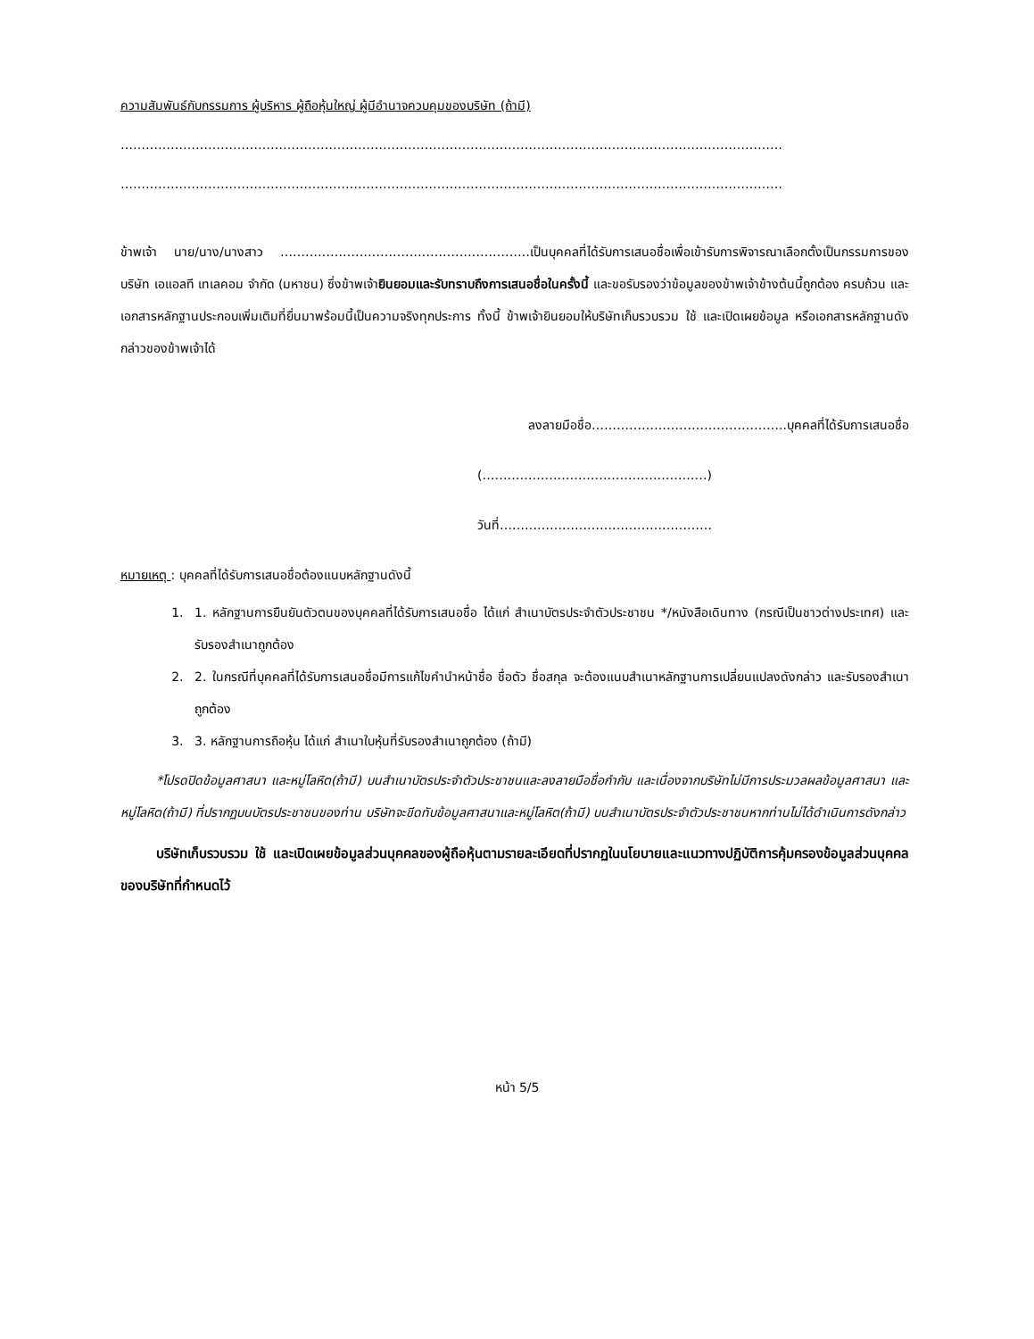ความสัมพันธ์กับกรรมการ ผู้บริหาร ผู้ถือหุ้นใหญ่ ผู้มีอำนาจควบคุมของบริษัท (ถ้ามี)
……………………………………………………………………………………………………………………………………………
……………………………………………………………………………………………………………………………………………
ข้าพเจ้า นาย/นาง/นางสาว ……………………………………………………เป็นบุคคลที่ได้รับการเสนอชื่อเพื่อเข้ารับการพิจารณาเลือกตั้งเป็นกรรมการของบริษัท เอแอลที เทเลคอม จำกัด (มหาชน) ซึ่งข้าพเจ้ายินยอมและรับทราบถึงการเสนอชื่อในครั้งนี้ และขอรับรองว่าข้อมูลของข้าพเจ้าข้างต้นนี้ถูกต้อง ครบถ้วน และเอกสารหลักฐานประกอบเพิ่มเติมที่ยื่นมาพร้อมนี้เป็นความจริงทุกประการ ทั้งนี้ ข้าพเจ้ายินยอมให้บริษัทเก็บรวบรวม ใช้ และเปิดเผยข้อมูล หรือเอกสารหลักฐานดังกล่าวของข้าพเจ้าได้
ลงลายมือชื่อ………………………………………..บุคคลที่ได้รับการเสนอชื่อ
(………………………………………………)
วันที่……………………………………………
หมายเหตุ : บุคคลที่ได้รับการเสนอชื่อต้องแนบหลักฐานดังนี้
1. 1. หลักฐานการยืนยันตัวตนของบุคคลที่ได้รับการเสนอชื่อ ได้แก่ สำเนาบัตรประจำตัวประชาชน */หนังสือเดินทาง (กรณีเป็นชาวต่างประเทศ) และรับรองสำเนาถูกต้อง
2. 2. ในกรณีที่บุคคลที่ได้รับการเสนอชื่อมีการแก้ไขคำนำหน้าชื่อ ชื่อตัว ชื่อสกุล จะต้องแนบสำเนาหลักฐานการเปลี่ยนแปลงดังกล่าว และรับรองสำเนาถูกต้อง
3. 3. หลักฐานการถือหุ้น ได้แก่ สำเนาใบหุ้นที่รับรองสำเนาถูกต้อง (ถ้ามี)
*โปรดปิดข้อมูลศาสนา และหมู่โลหิต(ถ้ามี) บนสำเนาบัตรประจำตัวประชาชนและลงลายมือชื่อกำกับ และเนื่องจากบริษัทไม่มีการประมวลผลข้อมูลศาสนา และหมู่โลหิต(ถ้ามี) ที่ปรากฏบนบัตรประชาชนของท่าน บริษัทจะขีดทับข้อมูลศาสนาและหมู่โลหิต(ถ้ามี) บนสำเนาบัตรประจำตัวประชาชนหากท่านไม่ได้ดำเนินการดังกล่าว
บริษัทเก็บรวบรวม ใช้ และเปิดเผยข้อมูลส่วนบุคคลของผู้ถือหุ้นตามรายละเอียดที่ปรากฏในนโยบายและแนวทางปฏิบัติการคุ้มครองข้อมูลส่วนบุคคลของบริษัทที่กำหนดไว้
หน้า 5/5